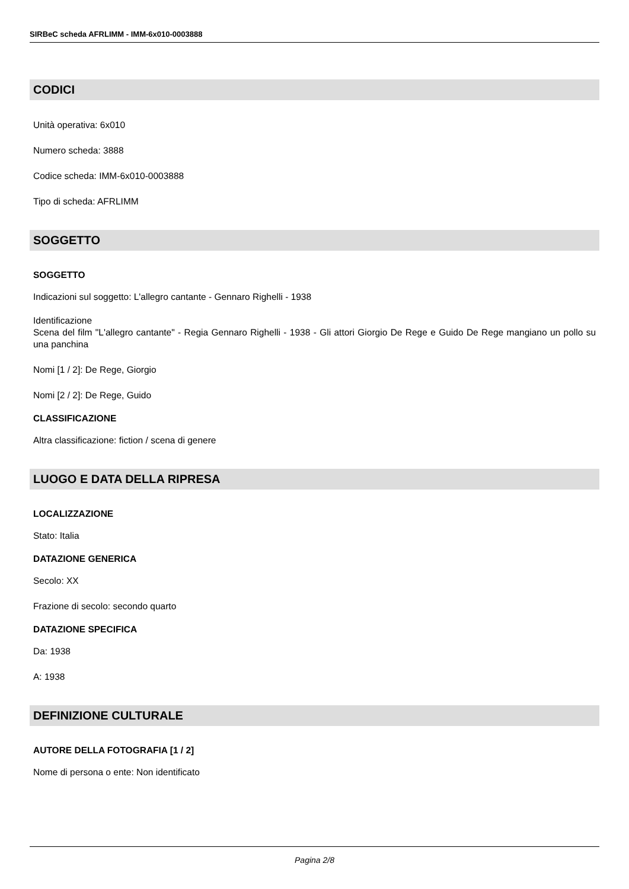SIRBeC scheda AFRLIMM - IMM-6x010-0003888
CODICI
Unità operativa: 6x010
Numero scheda: 3888
Codice scheda: IMM-6x010-0003888
Tipo di scheda: AFRLIMM
SOGGETTO
SOGGETTO
Indicazioni sul soggetto: L'allegro cantante - Gennaro Righelli - 1938
Identificazione
Scena del film "L'allegro cantante" - Regia Gennaro Righelli - 1938 - Gli attori Giorgio De Rege e Guido De Rege mangiano un pollo su una panchina
Nomi [1 / 2]: De Rege, Giorgio
Nomi [2 / 2]: De Rege, Guido
CLASSIFICAZIONE
Altra classificazione: fiction / scena di genere
LUOGO E DATA DELLA RIPRESA
LOCALIZZAZIONE
Stato: Italia
DATAZIONE GENERICA
Secolo: XX
Frazione di secolo: secondo quarto
DATAZIONE SPECIFICA
Da: 1938
A: 1938
DEFINIZIONE CULTURALE
AUTORE DELLA FOTOGRAFIA [1 / 2]
Nome di persona o ente: Non identificato
Pagina 2/8